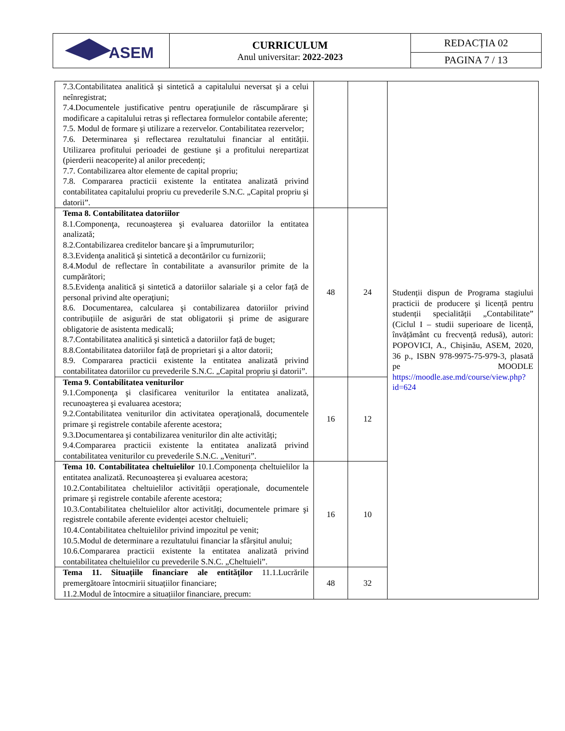| ASEM | CURRICULUM Anul universitar: 2022-2023 | REDACȚIA 02 |
| | | PAGINA 7 / 13 |
| 7.3.Contabilitatea analitică şi sintetică a capitalului neversat şi a celui neînregistrat; 7.4.Documentele justificative pentru operaţiunile de răscumpărare şi modificare a capitalului retras şi reflectarea formulelor contabile aferente; 7.5. Modul de formare şi utilizare a rezervelor. Contabilitatea rezervelor; 7.6. Determinarea şi reflectarea rezultatului financiar al entității. Utilizarea profitului perioadei de gestiune şi a profitului nerepartizat (pierderii neacoperite) al anilor precedenți; 7.7. Contabilizarea altor elemente de capital propriu; 7.8. Compararea practicii existente la entitatea analizată privind contabilitatea capitalului propriu cu prevederile S.N.C. „Capital propriu şi datorii”. | | | Studenții dispun de Programa stagiului practicii de producere şi licență pentru studenții specialității „Contabilitate” (Ciclul I – studii superioare de licență, învățământ cu frecvență redusă), autori: POPOVICI, A., Chișinău, ASEM, 2020, 36 p., ISBN 978-9975-75-979-3, plasată pe MOODLE https://moodle.ase.md/course/view.php?id=624 |
| Tema 8. Contabilitatea datoriilor 8.1.Componenţa, recunoaşterea şi evaluarea datoriilor la entitatea analizată; 8.2.Contabilizarea creditelor bancare şi a împrumuturilor; 8.3.Evidenţa analitică şi sintetică a decontărilor cu furnizorii; 8.4.Modul de reflectare în contabilitate a avansurilor primite de la cumpărători; 8.5.Evidenţa analitică şi sintetică a datoriilor salariale şi a celor față de personal privind alte operaţiuni; 8.6. Documentarea, calcularea şi contabilizarea datoriilor privind contribuțiile de asigurări de stat obligatorii şi prime de asigurare obligatorie de asistenta medicală; 8.7.Contabilitatea analitică şi sintetică a datoriilor față de buget; 8.8.Contabilitatea datoriilor față de proprietari şi a altor datorii; 8.9. Compararea practicii existente la entitatea analizată privind contabilitatea datoriilor cu prevederile S.N.C. „Capital propriu şi datorii”. | 48 | 24 | |
| Tema 9. Contabilitatea veniturilor 9.1.Componenţa şi clasificarea veniturilor la entitatea analizată, recunoaşterea şi evaluarea acestora; 9.2.Contabilitatea veniturilor din activitatea operaţională, documentele primare şi registrele contabile aferente acestora; 9.3.Documentarea şi contabilizarea veniturilor din alte activități; 9.4.Compararea practicii existente la entitatea analizată privind contabilitatea veniturilor cu prevederile S.N.C. „Venituri”. | 16 | 12 | |
| Tema 10. Contabilitatea cheltuielilor 10.1.Componența cheltuielilor la entitatea analizată. Recunoaşterea şi evaluarea acestora; 10.2.Contabilitatea cheltuielilor activității operaționale, documentele primare şi registrele contabile aferente acestora; 10.3.Contabilitatea cheltuielilor altor activități, documentele primare şi registrele contabile aferente evidenței acestor cheltuieli; 10.4.Contabilitatea cheltuielilor privind impozitul pe venit; 10.5.Modul de determinare a rezultatului financiar la sfârșitul anului; 10.6.Compararea practicii existente la entitatea analizată privind contabilitatea cheltuielilor cu prevederile S.N.C. „Cheltuieli”. | 16 | 10 | |
| Tema 11. Situațiile financiare ale entităților 11.1.Lucrările premergătoare întocmirii situațiilor financiare; 11.2.Modul de întocmire a situațiilor financiare, precum: | 48 | 32 | |